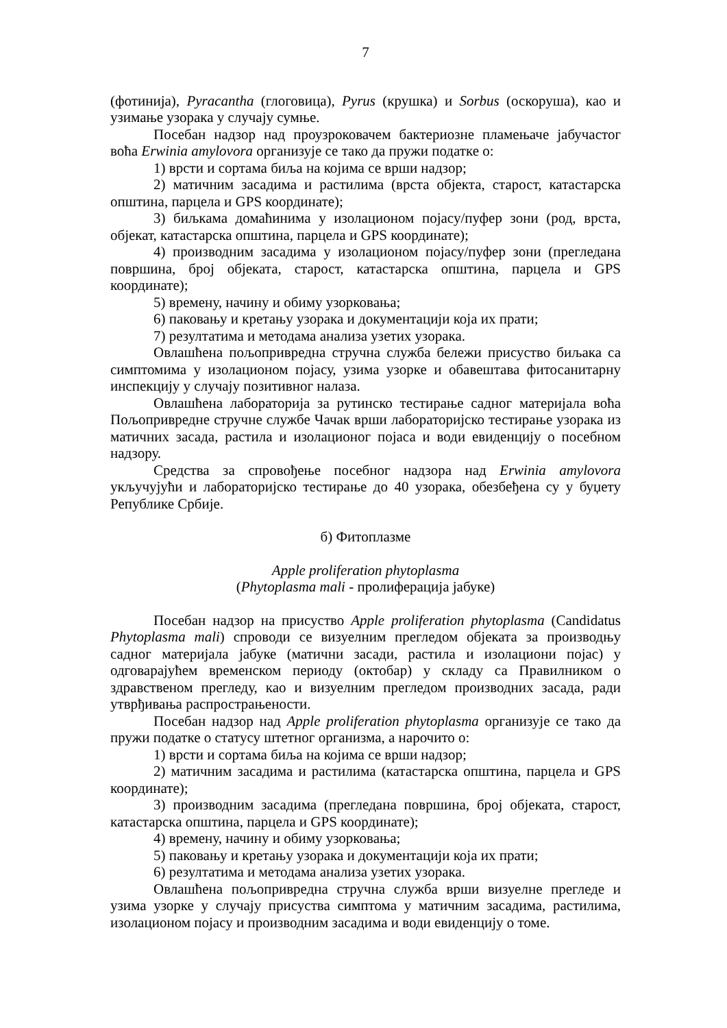7
(фотинија), Pyracantha (глоговица), Pyrus (крушка) и Sorbus (оскоруша), као и узимање узорака у случају сумње.
Посебан надзор над проузроковачем бактериозне пламењаче јабучастог воћа Erwinia amylovora организује се тако да пружи податке о:
1) врсти и сортама биља на којима се врши надзор;
2) матичним засадима и растилима (врста објекта, старост, катастарска општина, парцела и GPS координате);
3) биљкама домаћинима у изолационом појасу/пуфер зони (род, врста, објекат, катастарска општина, парцела и GPS координате);
4) производним засадима у изолационом појасу/пуфер зони (прегледана површина, број објеката, старост, катастарска општина, парцела и GPS координате);
5) времену, начину и обиму узорковања;
6) паковању и кретању узорака и документацији која их прати;
7) резултатима и методама анализа узетих узорака.
Овлашћена пољопривредна стручна служба бележи присуство биљака са симптомима у изолационом појасу, узима узорке и обавештава фитосанитарну инспекцију у случају позитивног налаза.
Овлашћена лабораторија за рутинско тестирање садног материјала воћа Пољопривредне стручне службе Чачак врши лабораторијско тестирање узорака из матичних засада, растила и изолационог појаса и води евиденцију о посебном надзору.
Средства за спровођење посебног надзора над Erwinia amylovora укључујући и лабораторијско тестирање до 40 узорака, обезбеђена су у буџету Републике Србије.
б) Фитоплазме
Apple proliferation phytoplasma
(Phytoplasma mali - пролиферација јабуке)
Посебан надзор на присуство Apple proliferation phytoplasma (Candidatus Phytoplasma mali) спроводи се визуелним прегледом објеката за производњу садног материјала јабуке (матични засади, растила и изолациони појас) у одговарајућем временском периоду (октобар) у складу са Правилником о здравственом прегледу, као и визуелним прегледом производних засада, ради утврђивања распрострањености.
Посебан надзор над Apple proliferation phytoplasma организује се тако да пружи податке о статусу штетног организма, а нарочито о:
1) врсти и сортама биља на којима се врши надзор;
2) матичним засадима и растилима (катастарска општина, парцела и GPS координате);
3) производним засадима (прегледана површина, број објеката, старост, катастарска општина, парцела и GPS координате);
4) времену, начину и обиму узорковања;
5) паковању и кретању узорака и документацији која их прати;
6) резултатима и методама анализа узетих узорака.
Овлашћена пољопривредна стручна служба врши визуелне прегледе и узима узорке у случају присуства симптома у матичним засадима, растилима, изолационом појасу и производним засадима и води евиденцију о томе.